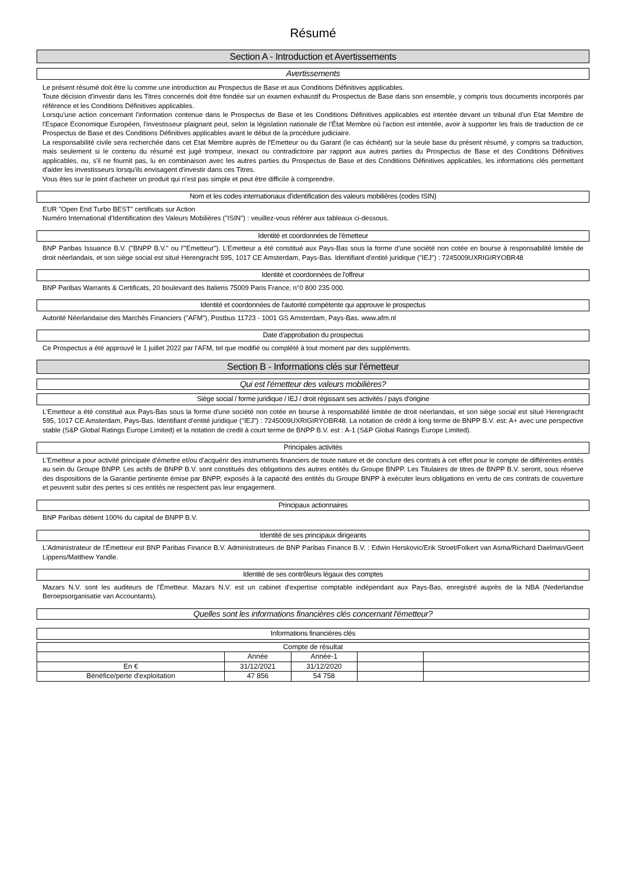Résumé
Section A - Introduction et Avertissements
Avertissements
Le présent résumé doit être lu comme une introduction au Prospectus de Base et aux Conditions Définitives applicables.
Toute décision d'investir dans les Titres concernés doit être fondée sur un examen exhaustif du Prospectus de Base dans son ensemble, y compris tous documents incorporés par référence et les Conditions Définitives applicables.
Lorsqu'une action concernant l'information contenue dans le Prospectus de Base et les Conditions Définitives applicables est intentée devant un tribunal d'un Etat Membre de l'Espace Economique Européen, l'investisseur plaignant peut, selon la législation nationale de l'État Membre où l'action est intentée, avoir à supporter les frais de traduction de ce Prospectus de Base et des Conditions Définitives applicables avant le début de la procédure judiciaire.
La responsabilité civile sera recherchée dans cet Etat Membre auprès de l'Emetteur ou du Garant (le cas échéant) sur la seule base du présent résumé, y compris sa traduction, mais seulement si le contenu du résumé est jugé trompeur, inexact ou contradictoire par rapport aux autres parties du Prospectus de Base et des Conditions Définitives applicables, ou, s'il ne fournit pas, lu en combinaison avec les autres parties du Prospectus de Base et des Conditions Définitives applicables, les informations clés permettant d'aider les investisseurs lorsqu'ils envisagent d'investir dans ces Titres.
Vous êtes sur le point d'acheter un produit qui n'est pas simple et peut être difficile à comprendre.
Nom et les codes internationaux d'identification des valeurs mobilières (codes ISIN)
EUR "Open End Turbo BEST" certificats sur Action
Numéro International d'Identification des Valeurs Mobilières ("ISIN") : veuillez-vous référer aux tableaux ci-dessous.
Identité et coordonnées de l'émetteur
BNP Paribas Issuance B.V. ("BNPP B.V." ou l'"Emetteur"). L'Emetteur a été constitué aux Pays-Bas sous la forme d'une société non cotée en bourse à responsabilité limitée de droit néerlandais, et son siège social est situé Herengracht 595, 1017 CE Amsterdam, Pays-Bas. Identifiant d'entité juridique ("IEJ") : 7245009UXRIGIRYOBR48
Identité et coordonnées de l'offreur
BNP Paribas Warrants & Certificats, 20 boulevard des Italiens 75009 Paris France, n°0 800 235 000.
Identité et coordonnées de l'autorité compétente qui approuve le prospectus
Autorité Néerlandaise des Marchés Financiers ("AFM"), Postbus 11723 - 1001 GS Amsterdam, Pays-Bas. www.afm.nl
Date d'approbation du prospectus
Ce Prospectus a été approuvé le 1 juillet 2022 par l'AFM, tel que modifié ou complété à tout moment par des suppléments.
Section B - Informations clés sur l'émetteur
Qui est l'émetteur des valeurs mobilières?
Siège social / forme juridique / IEJ / droit régissant ses activités / pays d'origine
L'Emetteur a été constitué aux Pays-Bas sous la forme d'une société non cotée en bourse à responsabilité limitée de droit néerlandais, et son siège social est situé Herengracht 595, 1017 CE Amsterdam, Pays-Bas. Identifiant d'entité juridique ("IEJ") : 7245009UXRIGIRYOBR48. La notation de crédit à long terme de BNPP B.V. est: A+ avec une perspective stable (S&P Global Ratings Europe Limited) et la notation de credit à court terme de BNPP B.V. est : A-1 (S&P Global Ratings Europe Limited).
Principales activités
L'Emetteur a pour activité principale d'émettre et/ou d'acquérir des instruments financiers de toute nature et de conclure des contrats à cet effet pour le compte de différentes entités au sein du Groupe BNPP. Les actifs de BNPP B.V. sont constitués des obligations des autres entités du Groupe BNPP. Les Titulaires de titres de BNPP B.V. seront, sous réserve des dispositions de la Garantie pertinente émise par BNPP, exposés à la capacité des entités du Groupe BNPP à exécuter leurs obligations en vertu de ces contrats de couverture et peuvent subir des pertes si ces entités ne respectent pas leur engagement.
Principaux actionnaires
BNP Paribas détient 100% du capital de BNPP B.V.
Identité de ses principaux dirigeants
L'Administrateur de l'Émetteur est BNP Paribas Finance B.V. Administrateurs de BNP Paribas Finance B.V. : Edwin Herskovic/Erik Stroet/Folkert van Asma/Richard Daelman/Geert Lippens/Matthew Yandle.
Identité de ses contrôleurs légaux des comptes
Mazars N.V. sont les auditeurs de l'Émetteur. Mazars N.V. est un cabinet d'expertise comptable indépendant aux Pays-Bas, enregistré auprès de la NBA (Nederlandse Beroepsorganisatie van Accountants).
Quelles sont les informations financières clés concernant l'émetteur?
Informations financières clés
| Compte de résultat | | | | |
| --- | --- | --- | --- | --- |
| | Année | Année-1 | | |
| En € | 31/12/2021 | 31/12/2020 | | |
| Bénéfice/perte d'exploitation | 47 856 | 54 758 | | |